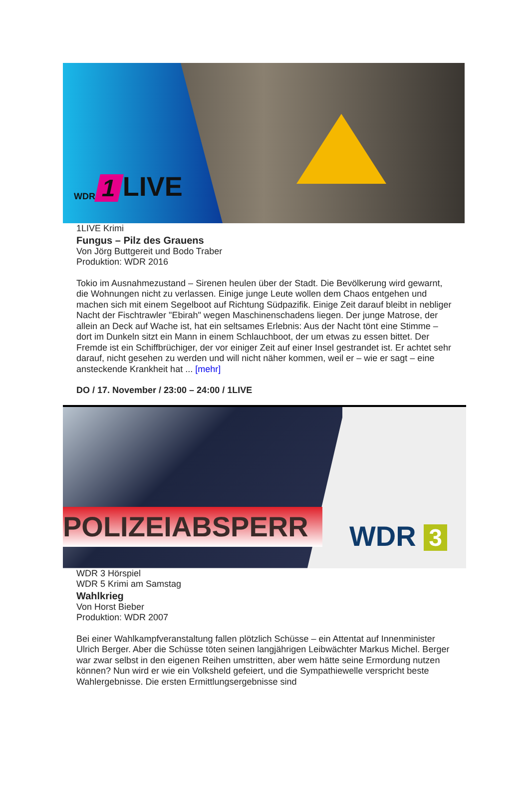WDR 1 LIVE
1LIVE Krimi
Fungus – Pilz des Grauens
Von Jörg Buttgereit und Bodo Traber
Produktion: WDR 2016
Tokio im Ausnahmezustand – Sirenen heulen über der Stadt. Die Bevölkerung wird gewarnt, die Wohnungen nicht zu verlassen. Einige junge Leute wollen dem Chaos entgehen und machen sich mit einem Segelboot auf Richtung Südpazifik. Einige Zeit darauf bleibt in nebliger Nacht der Fischtrawler "Ebirah" wegen Maschinenschadens liegen. Der junge Matrose, der allein an Deck auf Wache ist, hat ein seltsames Erlebnis: Aus der Nacht tönt eine Stimme – dort im Dunkeln sitzt ein Mann in einem Schlauchboot, der um etwas zu essen bittet. Der Fremde ist ein Schiffbrüchiger, der vor einiger Zeit auf einer Insel gestrandet ist. Er achtet sehr darauf, nicht gesehen zu werden und will nicht näher kommen, weil er – wie er sagt – eine ansteckende Krankheit hat ... [mehr]
DO / 17. November / 23:00 – 24:00 / 1LIVE
POLIZEIABSPERR WDR 3
WDR 3 Hörspiel
WDR 5 Krimi am Samstag
Wahlkrieg
Von Horst Bieber
Produktion: WDR 2007
Bei einer Wahlkampfveranstaltung fallen plötzlich Schüsse – ein Attentat auf Innenminister Ulrich Berger. Aber die Schüsse töten seinen langjährigen Leibwächter Markus Michel. Berger war zwar selbst in den eigenen Reihen umstritten, aber wem hätte seine Ermordung nutzen können? Nun wird er wie ein Volksheld gefeiert, und die Sympathiewelle verspricht beste Wahlergebnisse. Die ersten Ermittlungsergebnisse sind